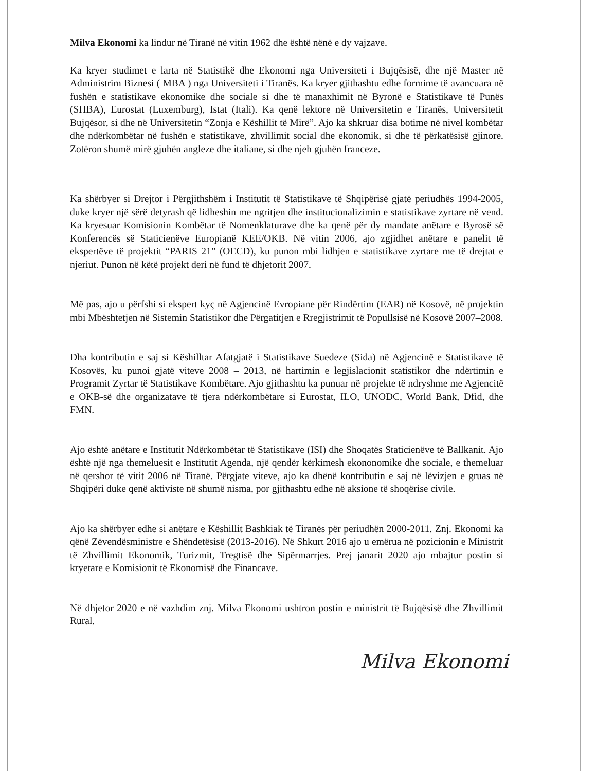Milva Ekonomi ka lindur në Tiranë në vitin 1962 dhe është nënë e dy vajzave.
Ka kryer studimet e larta në Statistikë dhe Ekonomi nga Universiteti i Bujqësisë, dhe një Master në Administrim Biznesi ( MBA ) nga Universiteti i Tiranës. Ka kryer gjithashtu edhe formime të avancuara në fushën e statistikave ekonomike dhe sociale si dhe të manaxhimit në Byronë e Statistikave të Punës (SHBA), Eurostat (Luxemburg), Istat (Itali). Ka qenë lektore në Universitetin e Tiranës, Universitetit Bujqësor, si dhe në Universitetin “Zonja e Këshillit të Mirë”. Ajo ka shkruar disa botime në nivel kombëtar dhe ndërkombëtar në fushën e statistikave, zhvillimit social dhe ekonomik, si dhe të përkatësisë gjinore. Zotëron shumë mirë gjuhën angleze dhe italiane, si dhe njeh gjuhën franceze.
Ka shërbyer si Drejtor i Përgjithshëm i Institutit të Statistikave të Shqipërisë gjatë periudhës 1994-2005, duke kryer një sërë detyrash që lidheshin me ngritjen dhe institucionalizimin e statistikave zyrtare në vend. Ka kryesuar Komisionin Kombëtar të Nomenklaturave dhe ka qenë për dy mandate anëtare e Byrosë së Konferencës së Staticienëve Europianë KEE/OKB. Në vitin 2006, ajo zgjidhet anëtare e panelit të ekspertëve të projektit “PARIS 21” (OECD), ku punon mbi lidhjen e statistikave zyrtare me të drejtat e njeriut. Punon në këtë projekt deri në fund të dhjetorit 2007.
Më pas, ajo u përfshi si ekspert kyç në Agjencinë Evropiane për Rindërtim (EAR) në Kosovë, në projektin mbi Mbështetjen në Sistemin Statistikor dhe Përgatitjen e Rregjistrimit të Popullsisë në Kosovë 2007–2008.
Dha kontributin e saj si Këshilltar Afatgjatë i Statistikave Suedeze (Sida) në Agjencinë e Statistikave të Kosovës, ku punoi gjatë viteve 2008 – 2013, në hartimin e legjislacionit statistikor dhe ndërtimin e Programit Zyrtar të Statistikave Kombëtare. Ajo gjithashtu ka punuar në projekte të ndryshme me Agjencitë e OKB-së dhe organizatave të tjera ndërkombëtare si Eurostat, ILO, UNODC, World Bank, Dfid, dhe FMN.
Ajo është anëtare e Institutit Ndërkombëtar të Statistikave (ISI) dhe Shoqatës Staticienëve të Ballkanit. Ajo është një nga themeluesit e Institutit Agenda, një qendër kërkimesh ekononomike dhe sociale, e themeluar në qershor të vitit 2006 në Tiranë. Përgjate viteve, ajo ka dhënë kontributin e saj në lëvizjen e gruas në Shqipëri duke qenë aktiviste në shumë nisma, por gjithashtu edhe në aksione të shoqërise civile.
Ajo ka shërbyer edhe si anëtare e Këshillit Bashkiak të Tiranës për periudhën 2000-2011. Znj. Ekonomi ka qënë Zëvendësministre e Shëndetësisë (2013-2016). Në Shkurt 2016 ajo u emërua në pozicionin e Ministrit të Zhvillimit Ekonomik, Turizmit, Tregtisë dhe Sipërmarrjes. Prej janarit 2020 ajo mbajtur postin si kryetare e Komisionit të Ekonomisë dhe Financave.
Në dhjetor 2020 e në vazhdim znj. Milva Ekonomi ushtron postin e ministrit të Bujqësisë dhe Zhvillimit Rural.
Milva Ekonomi